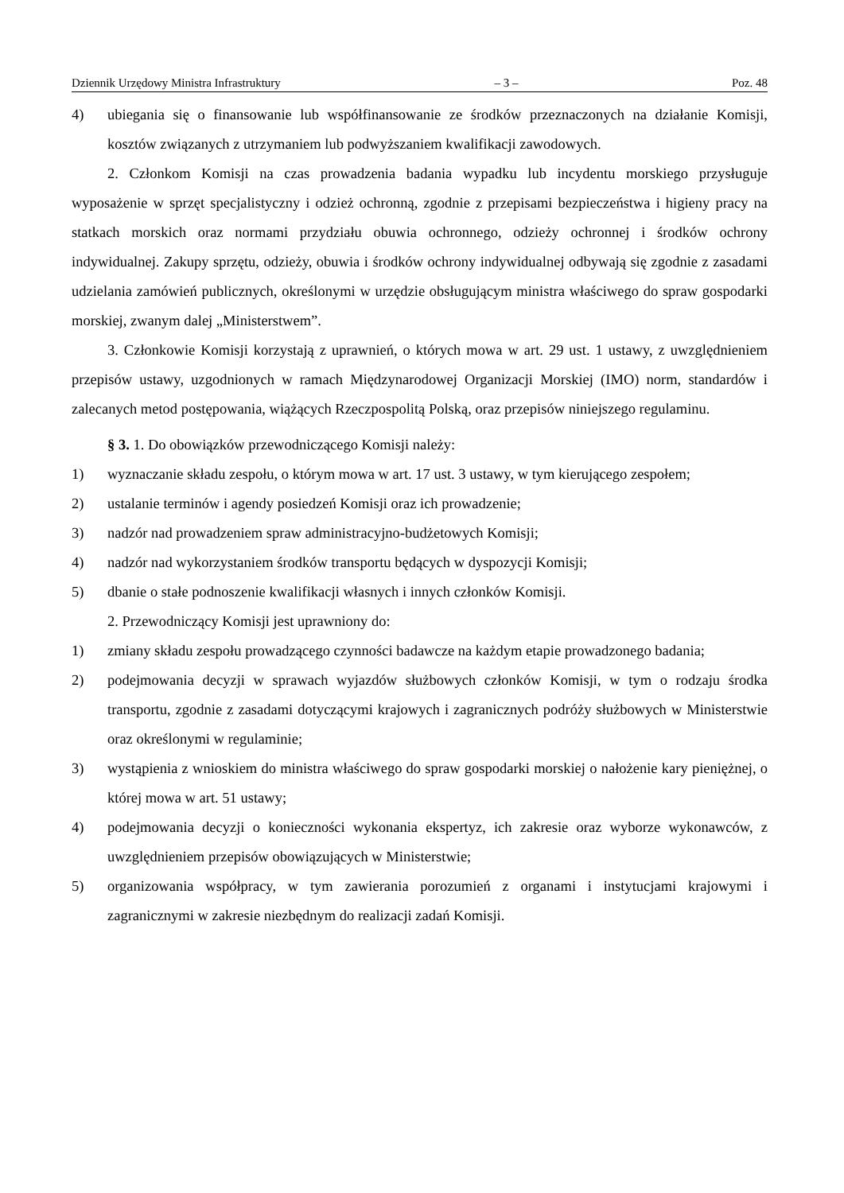Dziennik Urzędowy Ministra Infrastruktury – 3 – Poz. 48
4) ubiegania się o finansowanie lub współfinansowanie ze środków przeznaczonych na działanie Komisji, kosztów związanych z utrzymaniem lub podwyższaniem kwalifikacji zawodowych.
2. Członkom Komisji na czas prowadzenia badania wypadku lub incydentu morskiego przysługuje wyposażenie w sprzęt specjalistyczny i odzież ochronną, zgodnie z przepisami bezpieczeństwa i higieny pracy na statkach morskich oraz normami przydziału obuwia ochronnego, odzieży ochronnej i środków ochrony indywidualnej. Zakupy sprzętu, odzieży, obuwia i środków ochrony indywidualnej odbywają się zgodnie z zasadami udzielania zamówień publicznych, określonymi w urzędzie obsługującym ministra właściwego do spraw gospodarki morskiej, zwanym dalej „Ministerstwem”.
3. Członkowie Komisji korzystają z uprawnień, o których mowa w art. 29 ust. 1 ustawy, z uwzględnieniem przepisów ustawy, uzgodnionych w ramach Międzynarodowej Organizacji Morskiej (IMO) norm, standardów i zalecanych metod postępowania, wiążących Rzeczpospolitą Polską, oraz przepisów niniejszego regulaminu.
§ 3. 1. Do obowiązków przewodniczącego Komisji należy:
1) wyznaczanie składu zespołu, o którym mowa w art. 17 ust. 3 ustawy, w tym kierującego zespołem;
2) ustalanie terminów i agendy posiedzeń Komisji oraz ich prowadzenie;
3) nadzór nad prowadzeniem spraw administracyjno-budżetowych Komisji;
4) nadzór nad wykorzystaniem środków transportu będących w dyspozycji Komisji;
5) dbanie o stałe podnoszenie kwalifikacji własnych i innych członków Komisji.
2. Przewodniczący Komisji jest uprawniony do:
1) zmiany składu zespołu prowadzącego czynności badawcze na każdym etapie prowadzonego badania;
2) podejmowania decyzji w sprawach wyjazdów służbowych członków Komisji, w tym o rodzaju środka transportu, zgodnie z zasadami dotyczącymi krajowych i zagranicznych podróży służbowych w Ministerstwie oraz określonymi w regulaminie;
3) wystąpienia z wnioskiem do ministra właściwego do spraw gospodarki morskiej o nałożenie kary pieniężnej, o której mowa w art. 51 ustawy;
4) podejmowania decyzji o konieczności wykonania ekspertyz, ich zakresie oraz wyborze wykonawców, z uwzględnieniem przepisów obowiązujących w Ministerstwie;
5) organizowania współpracy, w tym zawierania porozumień z organami i instytucjami krajowymi i zagranicznymi w zakresie niezbędnym do realizacji zadań Komisji.